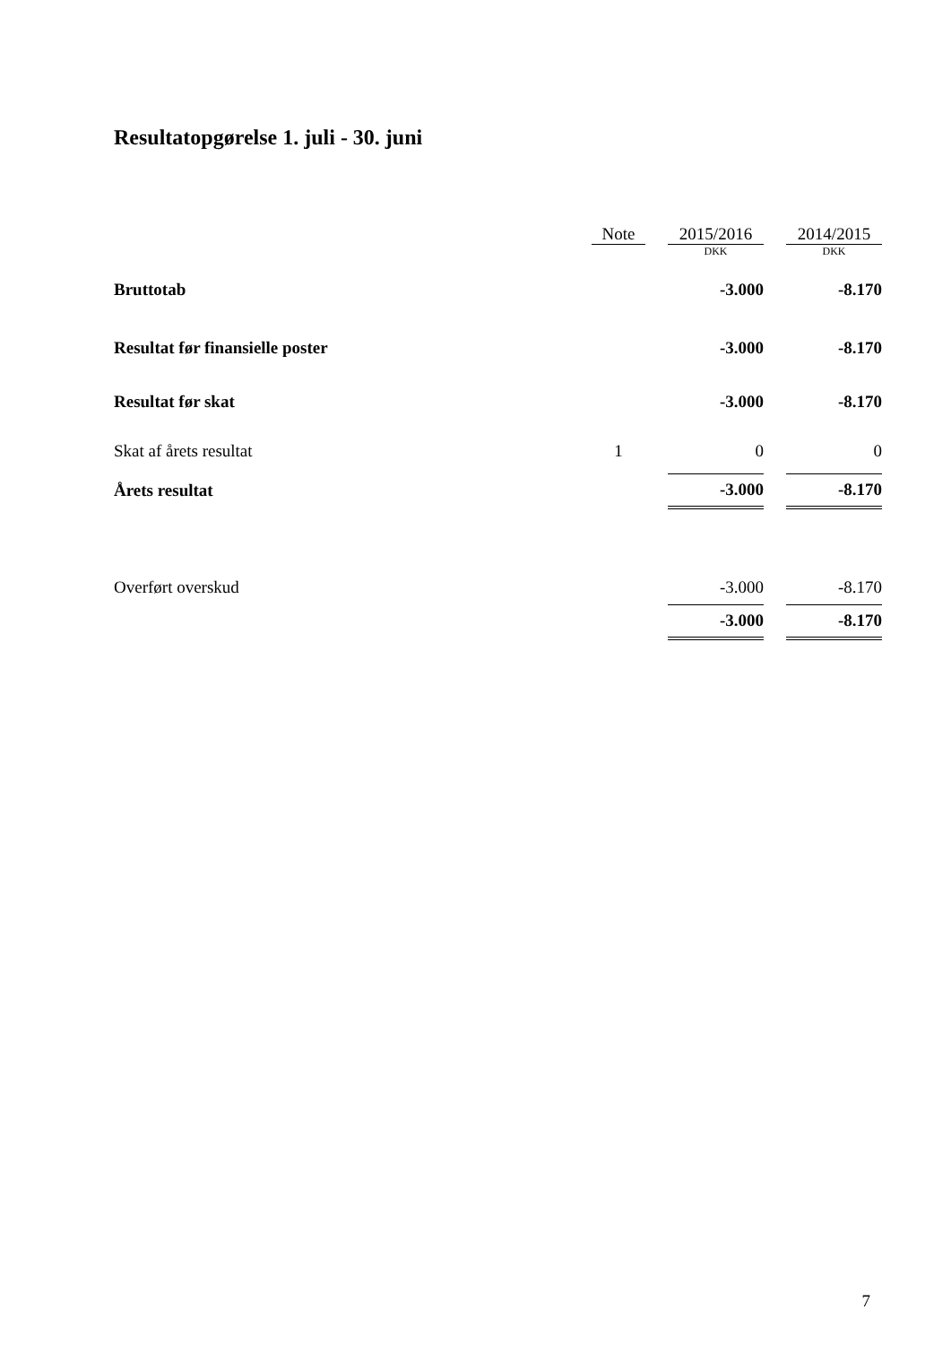Resultatopgørelse 1. juli - 30. juni
| | Note | | 2015/2016 | | 2014/2015 |
| --- | --- | --- | --- | --- | --- |
| | | | DKK | | DKK |
| Bruttotab | | | -3.000 | | -8.170 |
| Resultat før finansielle poster | | | -3.000 | | -8.170 |
| Resultat før skat | | | -3.000 | | -8.170 |
| Skat af årets resultat | 1 | | 0 | | 0 |
| Årets resultat | | | -3.000 | | -8.170 |
| Overført overskud | | | -3.000 | | -8.170 |
| | | | -3.000 | | -8.170 |
7